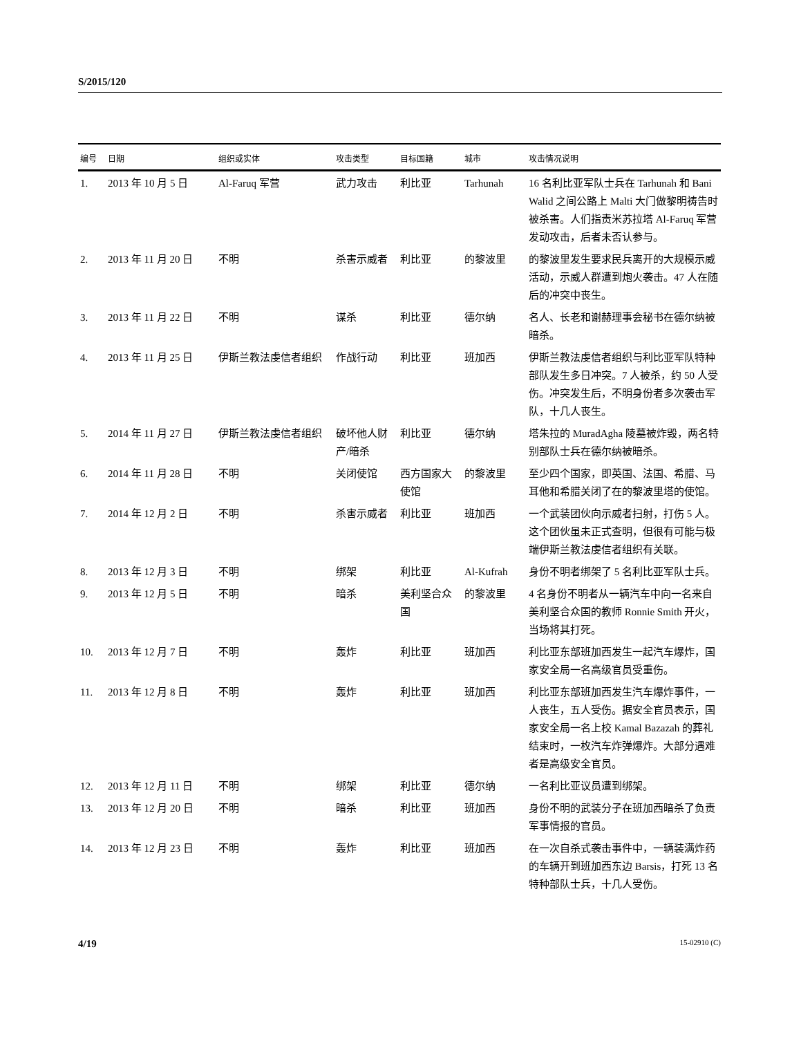S/2015/120
| 编号 | 日期 | 组织或实体 | 攻击类型 | 目标国籍 | 城市 | 攻击情况说明 |
| --- | --- | --- | --- | --- | --- | --- |
| 1. | 2013 年 10 月 5 日 | Al-Faruq 军营 | 武力攻击 | 利比亚 | Tarhunah | 16 名利比亚军队士兵在 Tarhunah 和 Bani Walid 之间公路上 Malti 大门做黎明祷告时被杀害。人们指责米苏拉塔 Al-Faruq 军营发动攻击，后者未否认参与。 |
| 2. | 2013 年 11 月 20 日 | 不明 | 杀害示威者 | 利比亚 | 的黎波里 | 的黎波里发生要求民兵离开的大规模示威活动，示威人群遭到炮火袭击。47 人在随后的冲突中丧生。 |
| 3. | 2013 年 11 月 22 日 | 不明 | 谋杀 | 利比亚 | 德尔纳 | 名人、长老和谢赫理事会秘书在德尔纳被暗杀。 |
| 4. | 2013 年 11 月 25 日 | 伊斯兰教法虔信者组织 | 作战行动 | 利比亚 | 班加西 | 伊斯兰教法虔信者组织与利比亚军队特种部队发生多日冲突。7 人被杀，约 50 人受伤。冲突发生后，不明身份者多次袭击军队，十几人丧生。 |
| 5. | 2014 年 11 月 27 日 | 伊斯兰教法虔信者组织 | 破坏他人财产/暗杀 | 利比亚 | 德尔纳 | 塔朱拉的 MuradAgha 陵墓被炸毁，两名特别部队士兵在德尔纳被暗杀。 |
| 6. | 2014 年 11 月 28 日 | 不明 | 关闭使馆 | 西方国家大使馆 | 的黎波里 | 至少四个国家，即英国、法国、希腊、马耳他和希腊关闭了在的黎波里塔的使馆。 |
| 7. | 2014 年 12 月 2 日 | 不明 | 杀害示威者 | 利比亚 | 班加西 | 一个武装团伙向示威者扫射，打伤 5 人。这个团伙虽未正式查明，但很有可能与极端伊斯兰教法虔信者组织有关联。 |
| 8. | 2013 年 12 月 3 日 | 不明 | 绑架 | 利比亚 | Al-Kufrah | 身份不明者绑架了 5 名利比亚军队士兵。 |
| 9. | 2013 年 12 月 5 日 | 不明 | 暗杀 | 美利坚合众国 | 的黎波里 | 4 名身份不明者从一辆汽车中向一名来自美利坚合众国的教师 Ronnie Smith 开火，当场将其打死。 |
| 10. | 2013 年 12 月 7 日 | 不明 | 轰炸 | 利比亚 | 班加西 | 利比亚东部班加西发生一起汽车爆炸，国家安全局一名高级官员受重伤。 |
| 11. | 2013 年 12 月 8 日 | 不明 | 轰炸 | 利比亚 | 班加西 | 利比亚东部班加西发生汽车爆炸事件，一人丧生，五人受伤。据安全官员表示，国家安全局一名上校 Kamal Bazazah 的葬礼结束时，一枚汽车炸弹爆炸。大部分遇难者是高级安全官员。 |
| 12. | 2013 年 12 月 11 日 | 不明 | 绑架 | 利比亚 | 德尔纳 | 一名利比亚议员遭到绑架。 |
| 13. | 2013 年 12 月 20 日 | 不明 | 暗杀 | 利比亚 | 班加西 | 身份不明的武装分子在班加西暗杀了负责军事情报的官员。 |
| 14. | 2013 年 12 月 23 日 | 不明 | 轰炸 | 利比亚 | 班加西 | 在一次自杀式袭击事件中，一辆装满炸药的车辆开到班加西东边 Barsis，打死 13 名特种部队士兵，十几人受伤。 |
4/19 15-02910 (C)